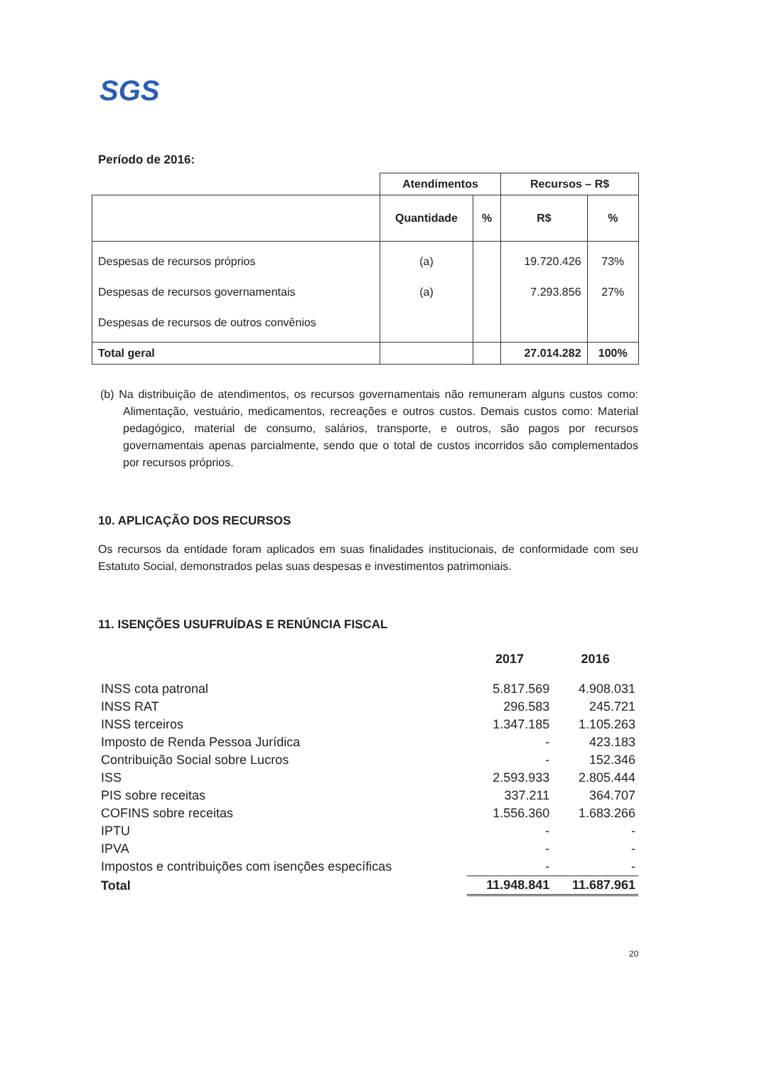SGS
Período de 2016:
| | Atendimentos | | Recursos – R$ | |
| --- | --- | --- | --- | --- |
| | Quantidade | % | R$ | % |
| Despesas de recursos próprios Despesas de recursos governamentais Despesas de recursos de outros convênios | (a) (a) | | 19.720.426 7.293.856 | 73% 27% |
| Total geral | | | 27.014.282 | 100% |
(b) Na distribuição de atendimentos, os recursos governamentais não remuneram alguns custos como: Alimentação, vestuário, medicamentos, recreações e outros custos. Demais custos como: Material pedagógico, material de consumo, salários, transporte, e outros, são pagos por recursos governamentais apenas parcialmente, sendo que o total de custos incorridos são complementados por recursos próprios.
10. APLICAÇÃO DOS RECURSOS
Os recursos da entidade foram aplicados em suas finalidades institucionais, de conformidade com seu Estatuto Social, demonstrados pelas suas despesas e investimentos patrimoniais.
11. ISENÇÕES USUFRUÍDAS E RENÚNCIA FISCAL
| | 2017 | 2016 |
| INSS cota patronal | 5.817.569 | 4.908.031 |
| INSS RAT | 296.583 | 245.721 |
| INSS terceiros | 1.347.185 | 1.105.263 |
| Imposto de Renda Pessoa Jurídica | - | 423.183 |
| Contribuição Social sobre Lucros | - | 152.346 |
| ISS | 2.593.933 | 2.805.444 |
| PIS sobre receitas | 337.211 | 364.707 |
| COFINS sobre receitas | 1.556.360 | 1.683.266 |
| IPTU | - | - |
| IPVA | - | - |
| Impostos e contribuições com isenções específicas | - | - |
| Total | 11.948.841 | 11.687.961 |
20